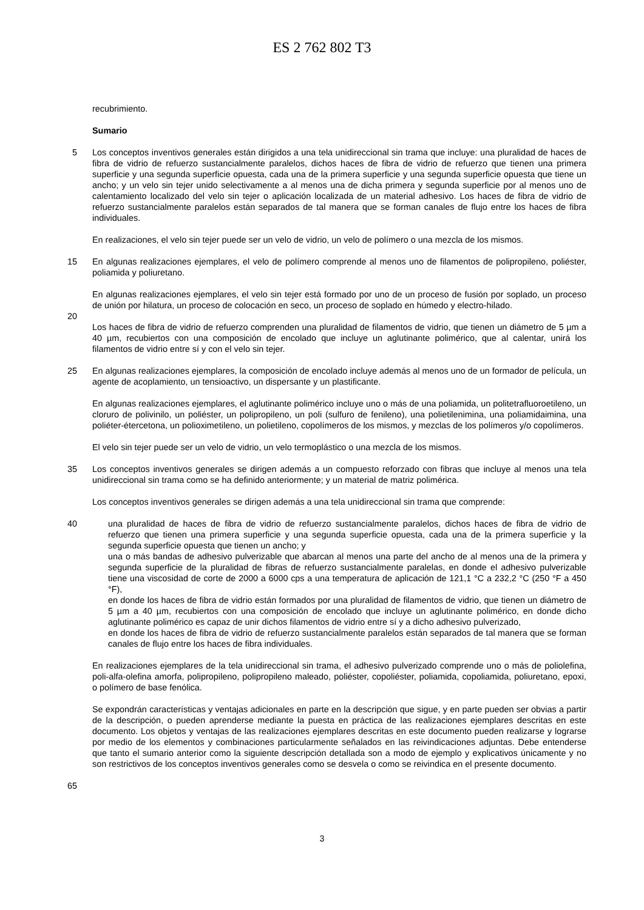ES 2 762 802 T3
recubrimiento.
Sumario
5 Los conceptos inventivos generales están dirigidos a una tela unidireccional sin trama que incluye: una pluralidad de haces de fibra de vidrio de refuerzo sustancialmente paralelos, dichos haces de fibra de vidrio de refuerzo que tienen una primera superficie y una segunda superficie opuesta, cada una de la primera superficie y una segunda superficie opuesta que tiene un ancho; y un velo sin tejer unido selectivamente a al menos una de dicha primera y segunda superficie por al menos uno de calentamiento localizado del velo sin tejer o aplicación localizada de un material adhesivo. Los haces de fibra de vidrio de refuerzo sustancialmente paralelos están separados de tal manera que se forman canales de flujo entre los haces de fibra individuales.
En realizaciones, el velo sin tejer puede ser un velo de vidrio, un velo de polímero o una mezcla de los mismos.
15 En algunas realizaciones ejemplares, el velo de polímero comprende al menos uno de filamentos de polipropileno, poliéster, poliamida y poliuretano.
En algunas realizaciones ejemplares, el velo sin tejer está formado por uno de un proceso de fusión por soplado, un proceso de unión por hilatura, un proceso de colocación en seco, un proceso de soplado en húmedo y electro-hilado.
20
Los haces de fibra de vidrio de refuerzo comprenden una pluralidad de filamentos de vidrio, que tienen un diámetro de 5 µm a 40 µm, recubiertos con una composición de encolado que incluye un aglutinante polimérico, que al calentar, unirá los filamentos de vidrio entre sí y con el velo sin tejer.
25 En algunas realizaciones ejemplares, la composición de encolado incluye además al menos uno de un formador de película, un agente de acoplamiento, un tensioactivo, un dispersante y un plastificante.
En algunas realizaciones ejemplares, el aglutinante polimérico incluye uno o más de una poliamida, un politetrafluoroetileno, un cloruro de polivinilo, un poliéster, un polipropileno, un poli (sulfuro de fenileno), una polietilenimina, una poliamidaimina, una poliéter-étercetona, un polioximetileno, un polietileno, copolímeros de los mismos, y mezclas de los polímeros y/o copolímeros.
El velo sin tejer puede ser un velo de vidrio, un velo termoplástico o una mezcla de los mismos.
35 Los conceptos inventivos generales se dirigen además a un compuesto reforzado con fibras que incluye al menos una tela unidireccional sin trama como se ha definido anteriormente; y un material de matriz polimérica.
Los conceptos inventivos generales se dirigen además a una tela unidireccional sin trama que comprende:
40 una pluralidad de haces de fibra de vidrio de refuerzo sustancialmente paralelos, dichos haces de fibra de vidrio de refuerzo que tienen una primera superficie y una segunda superficie opuesta, cada una de la primera superficie y la segunda superficie opuesta que tienen un ancho; y
una o más bandas de adhesivo pulverizable que abarcan al menos una parte del ancho de al menos una de la primera y segunda superficie de la pluralidad de fibras de refuerzo sustancialmente paralelas, en donde el adhesivo pulverizable tiene una viscosidad de corte de 2000 a 6000 cps a una temperatura de aplicación de 121,1 °C a 232,2 °C (250 °F a 450 °F),
en donde los haces de fibra de vidrio están formados por una pluralidad de filamentos de vidrio, que tienen un diámetro de 5 µm a 40 µm, recubiertos con una composición de encolado que incluye un aglutinante polimérico, en donde dicho aglutinante polimérico es capaz de unir dichos filamentos de vidrio entre sí y a dicho adhesivo pulverizado,
en donde los haces de fibra de vidrio de refuerzo sustancialmente paralelos están separados de tal manera que se forman canales de flujo entre los haces de fibra individuales.
En realizaciones ejemplares de la tela unidireccional sin trama, el adhesivo pulverizado comprende uno o más de poliolefina, poli-alfa-olefina amorfa, polipropileno, polipropileno maleado, poliéster, copoliéster, poliamida, copoliamida, poliuretano, epoxi, o polímero de base fenólica.
Se expondrán características y ventajas adicionales en parte en la descripción que sigue, y en parte pueden ser obvias a partir de la descripción, o pueden aprenderse mediante la puesta en práctica de las realizaciones ejemplares descritas en este documento. Los objetos y ventajas de las realizaciones ejemplares descritas en este documento pueden realizarse y lograrse por medio de los elementos y combinaciones particularmente señalados en las reivindicaciones adjuntas. Debe entenderse que tanto el sumario anterior como la siguiente descripción detallada son a modo de ejemplo y explicativos únicamente y no son restrictivos de los conceptos inventivos generales como se desvela o como se reivindica en el presente documento.
65
3